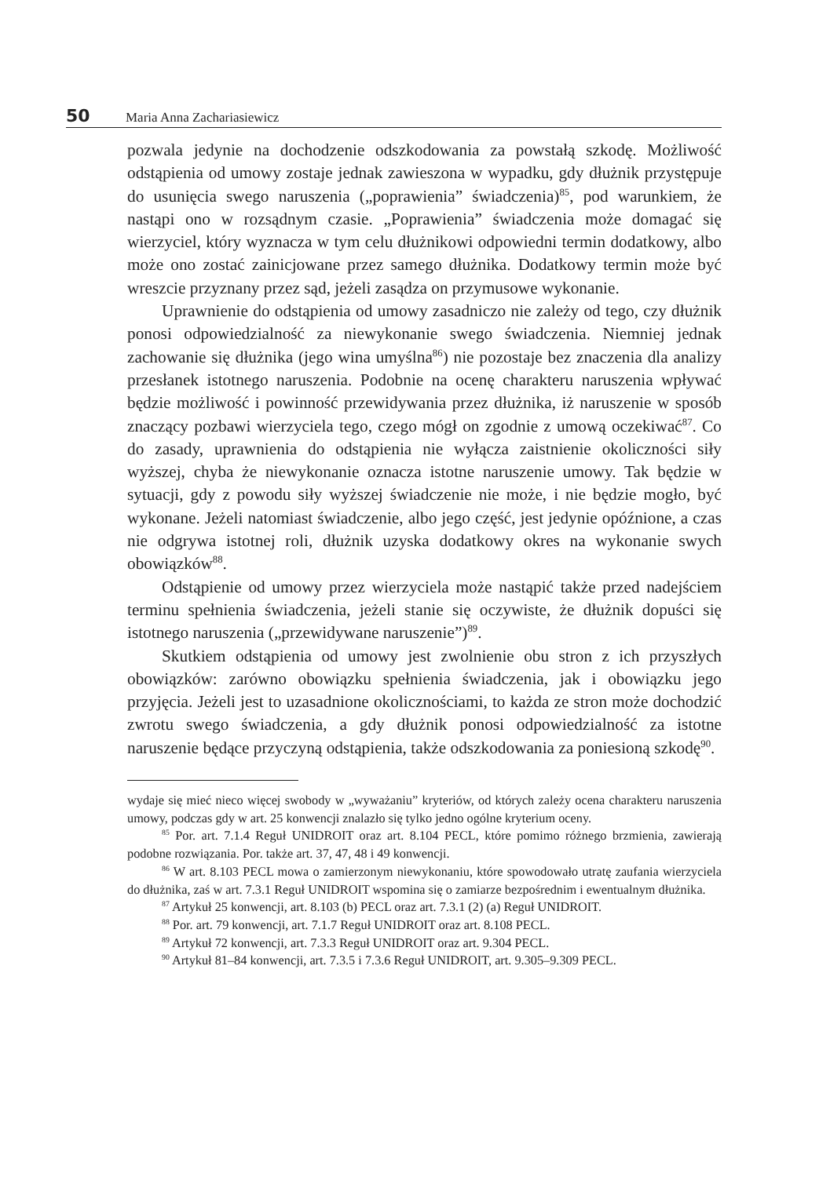50 Maria Anna Zachariasiewicz
pozwala jedynie na dochodzenie odszkodowania za powstałą szkodę. Możliwość odstąpienia od umowy zostaje jednak zawieszona w wypadku, gdy dłużnik przystępuje do usunięcia swego naruszenia („poprawienia” świadczenia)<sup>85</sup>, pod warunkiem, że nastąpi ono w rozsądnym czasie. „Poprawienia” świadczenia może domagać się wierzyciel, który wyznacza w tym celu dłużnikowi odpowiedni termin dodatkowy, albo może ono zostać zainicjowane przez samego dłużnika. Dodatkowy termin może być wreszcie przyznany przez sąd, jeżeli zasądza on przymusowe wykonanie.
Uprawnienie do odstąpienia od umowy zasadniczo nie zależy od tego, czy dłużnik ponosi odpowiedzialność za niewykonanie swego świadczenia. Niemniej jednak zachowanie się dłużnika (jego wina umyślna<sup>86</sup>) nie pozostaje bez znaczenia dla analizy przesłanek istotnego naruszenia. Podobnie na ocenę charakteru naruszenia wpływać będzie możliwość i powinność przewidywania przez dłużnika, iż naruszenie w sposób znaczący pozbawi wierzyciela tego, czego mógł on zgodnie z umową oczekiwać<sup>87</sup>. Co do zasady, uprawnienia do odstąpienia nie wyłącza zaistnienie okoliczności siły wyższej, chyba że niewykonanie oznacza istotne naruszenie umowy. Tak będzie w sytuacji, gdy z powodu siły wyższej świadczenie nie może, i nie będzie mogło, być wykonane. Jeżeli natomiast świadczenie, albo jego część, jest jedynie opóźnione, a czas nie odgrywa istotnej roli, dłużnik uzyska dodatkowy okres na wykonanie swych obowiązków<sup>88</sup>.
Odstąpienie od umowy przez wierzyciela może nastąpić także przed nadejściem terminu spełnienia świadczenia, jeżeli stanie się oczywiste, że dłużnik dopuści się istotnego naruszenia („przewidywane naruszenie”)<sup>89</sup>.
Skutkiem odstąpienia od umowy jest zwolnienie obu stron z ich przyszłych obowiązków: zarówno obowiązku spełnienia świadczenia, jak i obowiązku jego przyjęcia. Jeżeli jest to uzasadnione okolicznościami, to każda ze stron może dochodzić zwrotu swego świadczenia, a gdy dłużnik ponosi odpowiedzialność za istotne naruszenie będące przyczyną odstąpienia, także odszkodowania za poniesioną szkodę<sup>90</sup>.
wydaje się mieć nieco więcej swobody w „wyważaniu” kryteriów, od których zależy ocena charakteru naruszenia umowy, podczas gdy w art. 25 konwencji znalazło się tylko jedno ogólne kryterium oceny.
<sup>85</sup> Por. art. 7.1.4 Reguł UNIDROIT oraz art. 8.104 PECL, które pomimo różnego brzmienia, zawierają podobne rozwiązania. Por. także art. 37, 47, 48 i 49 konwencji.
<sup>86</sup> W art. 8.103 PECL mowa o zamierzonym niewykonaniu, które spowodowało utratę zaufania wierzyciela do dłużnika, zaś w art. 7.3.1 Reguł UNIDROIT wspomina się o zamiarze bezpośrednim i ewentualnym dłużnika.
<sup>87</sup> Artykuł 25 konwencji, art. 8.103 (b) PECL oraz art. 7.3.1 (2) (a) Reguł UNIDROIT.
<sup>88</sup> Por. art. 79 konwencji, art. 7.1.7 Reguł UNIDROIT oraz art. 8.108 PECL.
<sup>89</sup> Artykuł 72 konwencji, art. 7.3.3 Reguł UNIDROIT oraz art. 9.304 PECL.
<sup>90</sup> Artykuł 81–84 konwencji, art. 7.3.5 i 7.3.6 Reguł UNIDROIT, art. 9.305–9.309 PECL.